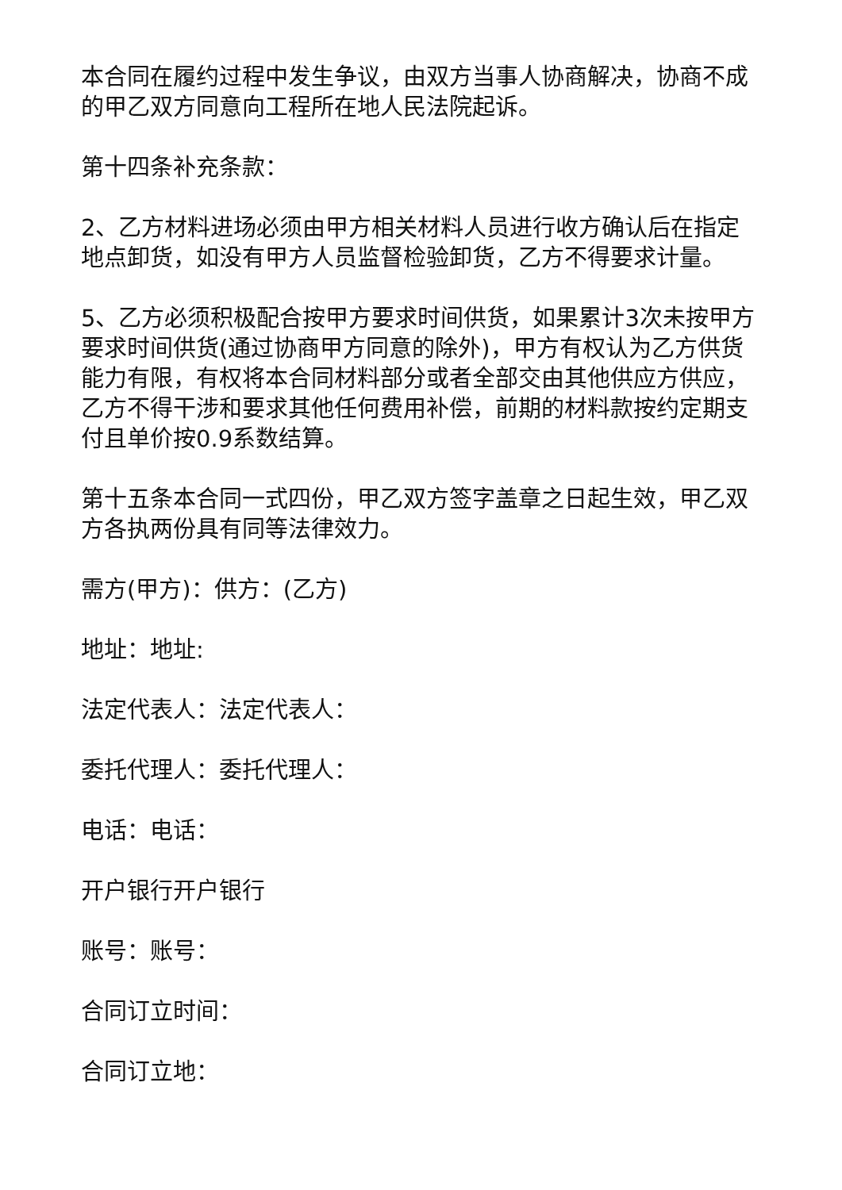本合同在履约过程中发生争议，由双方当事人协商解决，协商不成的甲乙双方同意向工程所在地人民法院起诉。
第十四条补充条款：
2、乙方材料进场必须由甲方相关材料人员进行收方确认后在指定地点卸货，如没有甲方人员监督检验卸货，乙方不得要求计量。
5、乙方必须积极配合按甲方要求时间供货，如果累计3次未按甲方要求时间供货(通过协商甲方同意的除外)，甲方有权认为乙方供货能力有限，有权将本合同材料部分或者全部交由其他供应方供应，乙方不得干涉和要求其他任何费用补偿，前期的材料款按约定期支付且单价按0.9系数结算。
第十五条本合同一式四份，甲乙双方签字盖章之日起生效，甲乙双方各执两份具有同等法律效力。
需方(甲方)：供方：(乙方)
地址：地址:
法定代表人：法定代表人：
委托代理人：委托代理人：
电话：电话：
开户银行开户银行
账号：账号：
合同订立时间：
合同订立地：